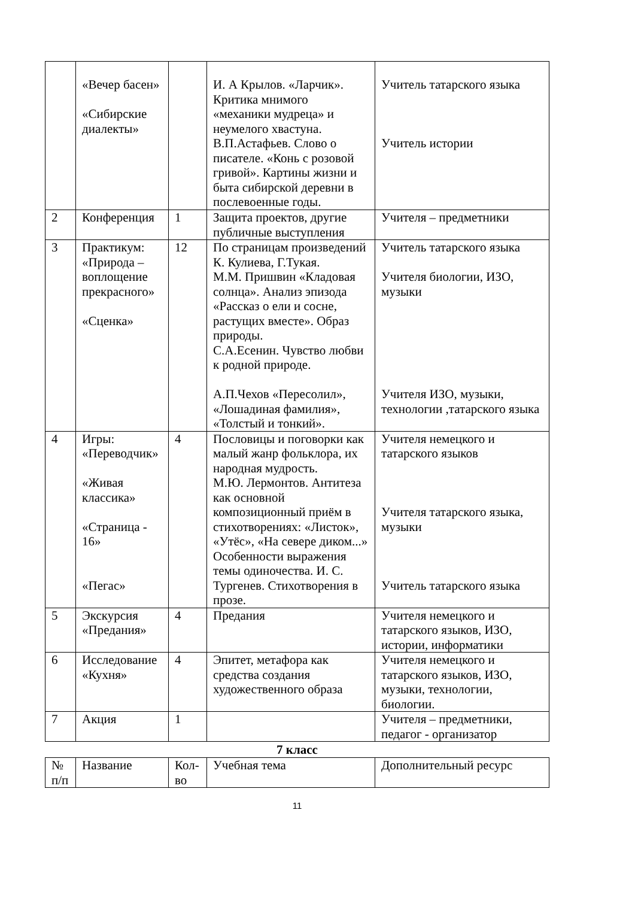| | «Вечер басен» «Сибирские диалекты» | | И. А Крылов. «Ларчик». Критика мнимого «механики мудреца» и неумелого хвастуна. В.П.Астафьев. Слово о писателе. «Конь с розовой гривой». Картины жизни и быта сибирской деревни в послевоенные годы. | Учитель татарского языка Учитель истории |
| 2 | Конференция | 1 | Защита проектов, другие публичные выступления | Учителя – предметники |
| 3 | Практикум: «Природа – воплощение прекрасного» «Сценка» | 12 | По страницам произведений К. Кулиева, Г.Тукая. М.М. Пришвин «Кладовая солнца». Анализ эпизода «Рассказ о ели и сосне, растущих вместе». Образ природы. С.А.Есенин. Чувство любви к родной природе. А.П.Чехов «Пересолил», «Лошадиная фамилия», «Толстый и тонкий». | Учитель татарского языка Учителя биологии, ИЗО, музыки Учителя ИЗО, музыки, технологии ,татарского языка |
| 4 | Игры: «Переводчик» «Живая классика» «Страница - 16» «Пегас» | 4 | Пословицы и поговорки как малый жанр фольклора, их народная мудрость. М.Ю. Лермонтов. Антитеза как основной композиционный приём в стихотворениях: «Листок», «Утёс», «На севере диком...» Особенности выражения темы одиночества. И. С. Тургенев. Стихотворения в прозе. | Учителя немецкого и татарского языков Учителя татарского языка, музыки Учитель татарского языка |
| 5 | Экскурсия «Предания» | 4 | Предания | Учителя немецкого и татарского языков, ИЗО, истории, информатики |
| 6 | Исследование «Кухня» | 4 | Эпитет, метафора как средства создания художественного образа | Учителя немецкого и татарского языков, ИЗО, музыки, технологии, биологии. |
| 7 | Акция | 1 | | Учителя – предметники, педагог - организатор |
7 класс
| № п/п | Название | Кол-во | Учебная тема | Дополнительный ресурс |
11